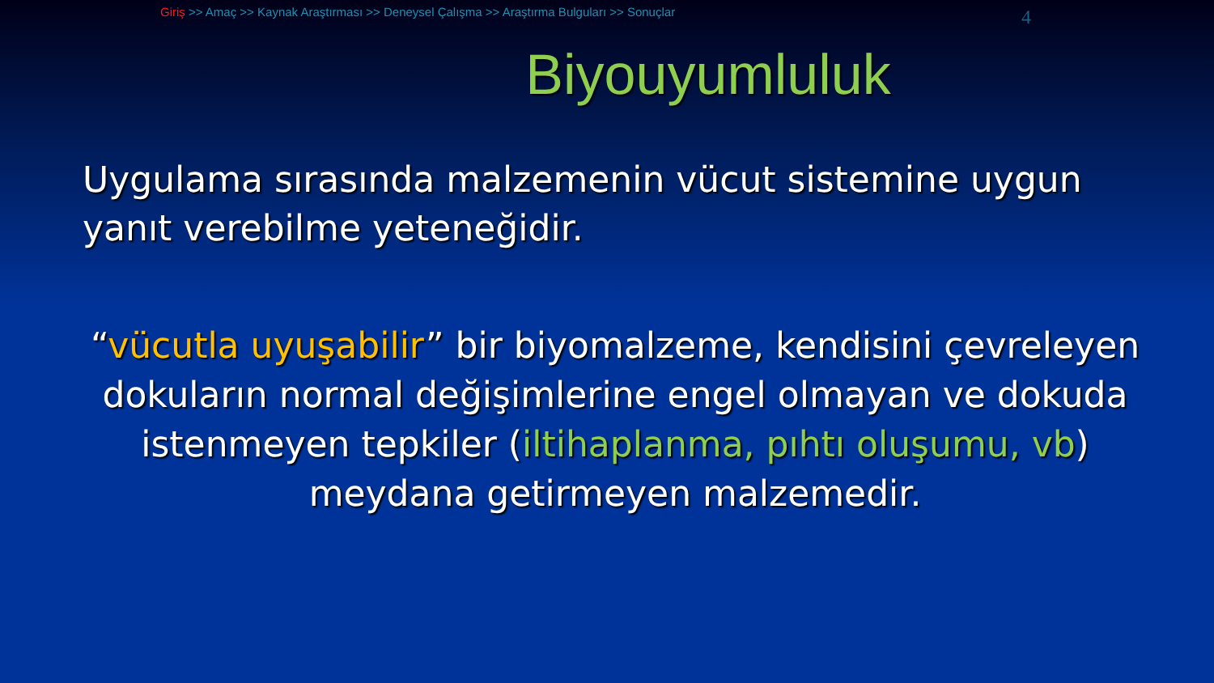Giriş >> Amaç >> Kaynak Araştırması >> Deneysel Çalışma >> Araştırma Bulguları >> Sonuçlar
4
Biyouyumluluk
Uygulama sırasında malzemenin vücut sistemine uygun yanıt verebilme yeteneğidir.
“vücutla uyuşabilir” bir biyomalzeme, kendisini çevreleyen dokuların normal değişimlerine engel olmayan ve dokuda istenmeyen tepkiler (iltihaplanma, pıhtı oluşumu, vb) meydana getirmeyen malzemedir.